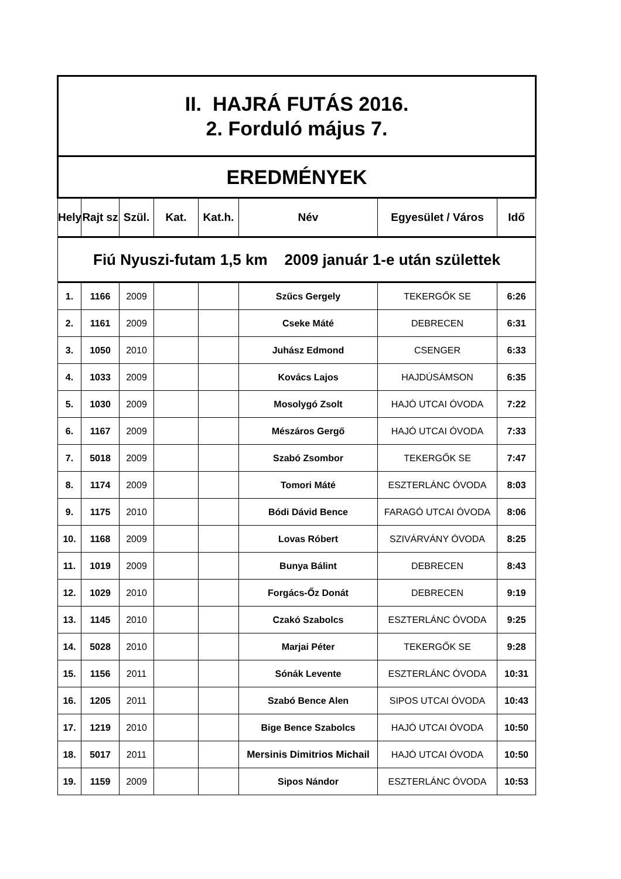| II. HAJRÁ FUTÁS 2016. 2. Forduló május 7. | | | | | | | |
| EREDMÉNYEK | | | | | | | |
| Hely | Rajt sz | Szül. | Kat. | Kat.h. | Név | Egyesület / Város | Idő |
| Fiú Nyuszi-futam 1,5 km 2009 január 1-e után születtek | | | | | | | |
| 1. | 1166 | 2009 | | | Szűcs Gergely | TEKERGŐK SE | 6:26 |
| 2. | 1161 | 2009 | | | Cseke Máté | DEBRECEN | 6:31 |
| 3. | 1050 | 2010 | | | Juhász Edmond | CSENGER | 6:33 |
| 4. | 1033 | 2009 | | | Kovács Lajos | HAJDÚSÁMSON | 6:35 |
| 5. | 1030 | 2009 | | | Mosolygó Zsolt | HAJÓ UTCAI ÓVODA | 7:22 |
| 6. | 1167 | 2009 | | | Mészáros Gergő | HAJÓ UTCAI ÓVODA | 7:33 |
| 7. | 5018 | 2009 | | | Szabó Zsombor | TEKERGŐK SE | 7:47 |
| 8. | 1174 | 2009 | | | Tomori Máté | ESZTERLÁNC ÓVODA | 8:03 |
| 9. | 1175 | 2010 | | | Bódi Dávid Bence | FARAGÓ UTCAI ÓVODA | 8:06 |
| 10. | 1168 | 2009 | | | Lovas Róbert | SZIVÁRVÁNY ÓVODA | 8:25 |
| 11. | 1019 | 2009 | | | Bunya Bálint | DEBRECEN | 8:43 |
| 12. | 1029 | 2010 | | | Forgács-Őz Donát | DEBRECEN | 9:19 |
| 13. | 1145 | 2010 | | | Czakó Szabolcs | ESZTERLÁNC ÓVODA | 9:25 |
| 14. | 5028 | 2010 | | | Marjai Péter | TEKERGŐK SE | 9:28 |
| 15. | 1156 | 2011 | | | Sónák Levente | ESZTERLÁNC ÓVODA | 10:31 |
| 16. | 1205 | 2011 | | | Szabó Bence Alen | SIPOS UTCAI ÓVODA | 10:43 |
| 17. | 1219 | 2010 | | | Bige Bence Szabolcs | HAJÓ UTCAI ÓVODA | 10:50 |
| 18. | 5017 | 2011 | | | Mersinis Dimitrios Michail | HAJÓ UTCAI ÓVODA | 10:50 |
| 19. | 1159 | 2009 | | | Sipos Nándor | ESZTERLÁNC ÓVODA | 10:53 |